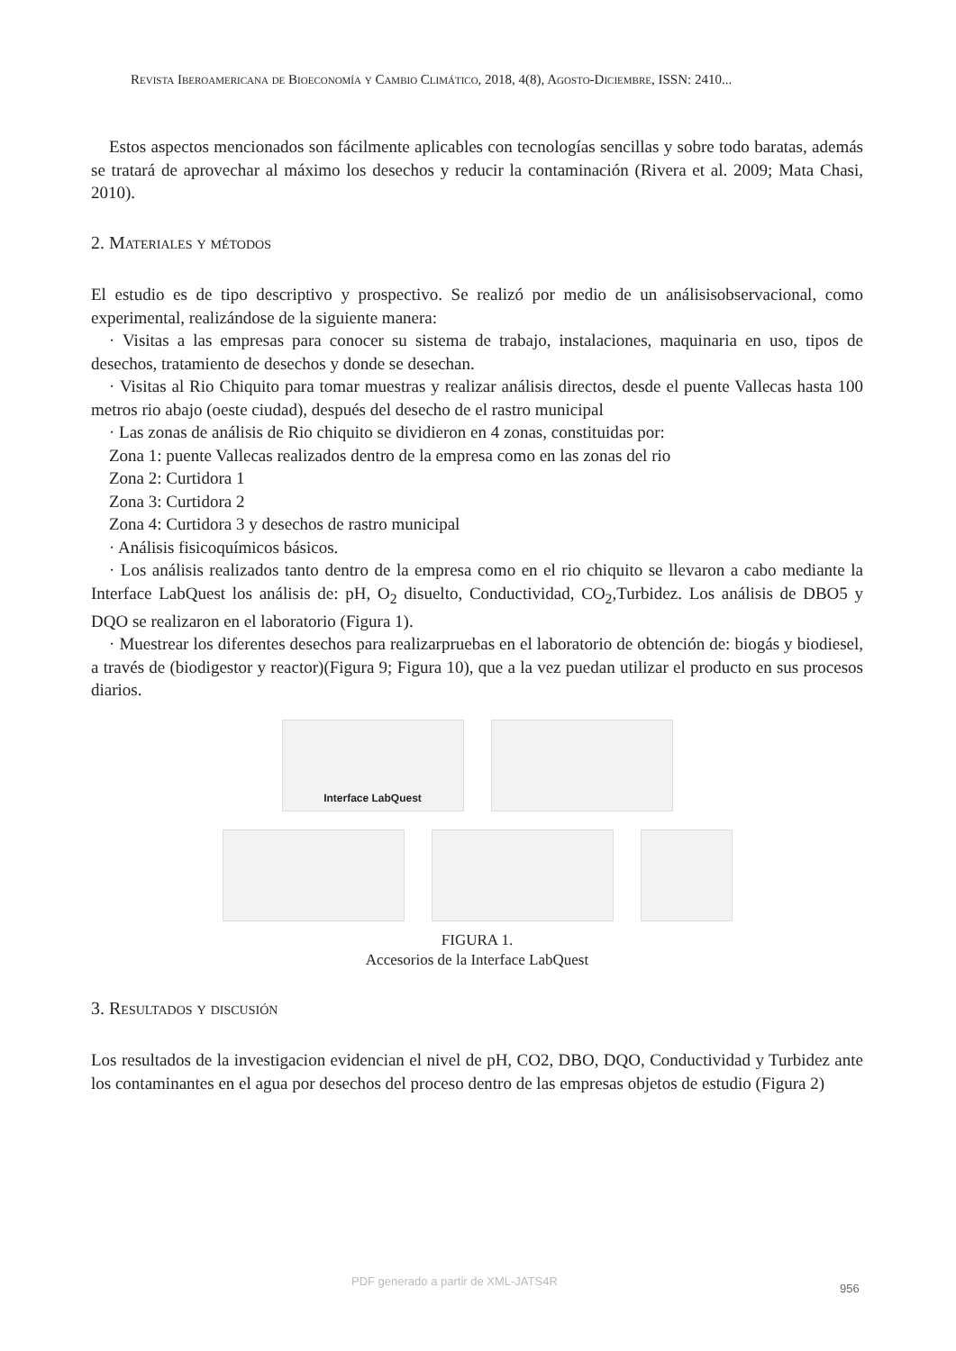Revista Iberoamericana de Bioeconomía y Cambio Climático, 2018, 4(8), Agosto-Diciembre, ISSN: 2410...
Estos aspectos mencionados son fácilmente aplicables con tecnologías sencillas y sobre todo baratas, además se tratará de aprovechar al máximo los desechos y reducir la contaminación (Rivera et al. 2009; Mata Chasi, 2010).
2. Materiales y métodos
El estudio es de tipo descriptivo y prospectivo. Se realizó por medio de un análisisobservacional, como experimental, realizándose de la siguiente manera:
· Visitas a las empresas para conocer su sistema de trabajo, instalaciones, maquinaria en uso, tipos de desechos, tratamiento de desechos y donde se desechan.
· Visitas al Rio Chiquito para tomar muestras y realizar análisis directos, desde el puente Vallecas hasta 100 metros rio abajo (oeste ciudad), después del desecho de el rastro municipal
· Las zonas de análisis de Rio chiquito se dividieron en 4 zonas, constituidas por:
Zona 1: puente Vallecas realizados dentro de la empresa como en las zonas del rio
Zona 2: Curtidora 1
Zona 3: Curtidora 2
Zona 4: Curtidora 3 y desechos de rastro municipal
· Análisis fisicoquímicos básicos.
· Los análisis realizados tanto dentro de la empresa como en el rio chiquito se llevaron a cabo mediante la Interface LabQuest los análisis de: pH, O<sub>2</sub> disuelto, Conductividad, CO<sub>2</sub>,Turbidez. Los análisis de DBO5 y DQO se realizaron en el laboratorio (Figura 1).
· Muestrear los diferentes desechos para realizarpruebas en el laboratorio de obtención de: biogás y biodiesel, a través de (biodigestor y reactor)(Figura 9; Figura 10), que a la vez puedan utilizar el producto en sus procesos diarios.
Interface LabQuest
FIGURA 1.
Accesorios de la Interface LabQuest
3. Resultados y discusión
Los resultados de la investigacion evidencian el nivel de pH, CO2, DBO, DQO, Conductividad y Turbidez ante los contaminantes en el agua por desechos del proceso dentro de las empresas objetos de estudio (Figura 2)
PDF generado a partir de XML-JATS4R
956